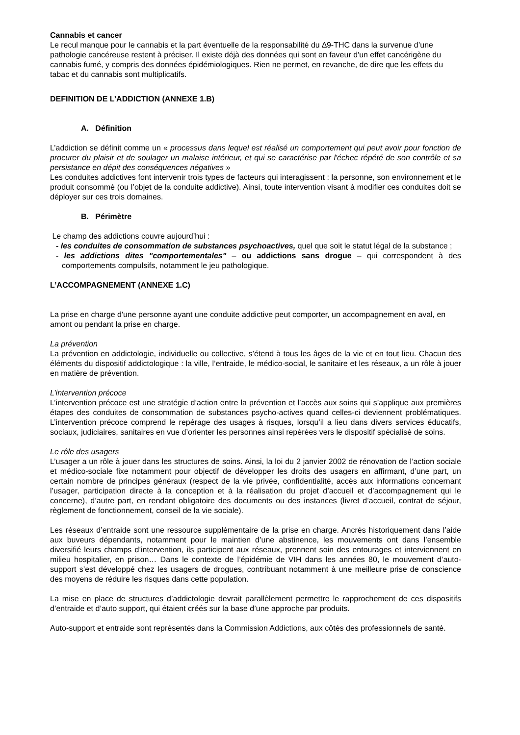Cannabis et cancer
Le recul manque pour le cannabis et la part éventuelle de la responsabilité du ∆9-THC dans la survenue d’une pathologie cancéreuse restent à préciser. Il existe déjà des données qui sont en faveur d'un effet cancérigène du cannabis fumé, y compris des données épidémiologiques. Rien ne permet, en revanche, de dire que les effets du tabac et du cannabis sont multiplicatifs.
DEFINITION DE L’ADDICTION (ANNEXE 1.B)
A. Définition
L’addiction se définit comme un « processus dans lequel est réalisé un comportement qui peut avoir pour fonction de procurer du plaisir et de soulager un malaise intérieur, et qui se caractérise par l'échec répété de son contrôle et sa persistance en dépit des conséquences négatives »
Les conduites addictives font intervenir trois types de facteurs qui interagissent : la personne, son environnement et le produit consommé (ou l’objet de la conduite addictive). Ainsi, toute intervention visant à modifier ces conduites doit se déployer sur ces trois domaines.
B. Périmètre
Le champ des addictions couvre aujourd’hui :
- les conduites de consommation de substances psychoactives, quel que soit le statut légal de la substance ;
- les addictions dites "comportementales" – ou addictions sans drogue – qui correspondent à des comportements compulsifs, notamment le jeu pathologique.
L’ACCOMPAGNEMENT (ANNEXE 1.C)
La prise en charge d'une personne ayant une conduite addictive peut comporter, un accompagnement en aval, en amont ou pendant la prise en charge.
La prévention
La prévention en addictologie, individuelle ou collective, s’étend à tous les âges de la vie et en tout lieu. Chacun des éléments du dispositif addictologique : la ville, l’entraide, le médico-social, le sanitaire et les réseaux, a un rôle à jouer en matière de prévention.
L’intervention précoce
L’intervention précoce est une stratégie d’action entre la prévention et l’accès aux soins qui s’applique aux premières étapes des conduites de consommation de substances psycho-actives quand celles-ci deviennent problématiques. L’intervention précoce comprend le repérage des usages à risques, lorsqu’il a lieu dans divers services éducatifs, sociaux, judiciaires, sanitaires en vue d’orienter les personnes ainsi repérées vers le dispositif spécialisé de soins.
Le rôle des usagers
L’usager a un rôle à jouer dans les structures de soins. Ainsi, la loi du 2 janvier 2002 de rénovation de l’action sociale et médico-sociale fixe notamment pour objectif de développer les droits des usagers en affirmant, d’une part, un certain nombre de principes généraux (respect de la vie privée, confidentialité, accès aux informations concernant l’usager, participation directe à la conception et à la réalisation du projet d’accueil et d’accompagnement qui le concerne), d’autre part, en rendant obligatoire des documents ou des instances (livret d’accueil, contrat de séjour, règlement de fonctionnement, conseil de la vie sociale).
Les réseaux d’entraide sont une ressource supplémentaire de la prise en charge. Ancrés historiquement dans l’aide aux buveurs dépendants, notamment pour le maintien d’une abstinence, les mouvements ont dans l’ensemble diversifié leurs champs d’intervention, ils participent aux réseaux, prennent soin des entourages et interviennent en milieu hospitalier, en prison… Dans le contexte de l’épidémie de VIH dans les années 80, le mouvement d’auto-support s’est développé chez les usagers de drogues, contribuant notamment à une meilleure prise de conscience des moyens de réduire les risques dans cette population.
La mise en place de structures d’addictologie devrait parallèlement permettre le rapprochement de ces dispositifs d’entraide et d’auto support, qui étaient créés sur la base d’une approche par produits.
Auto-support et entraide sont représentés dans la Commission Addictions, aux côtés des professionnels de santé.